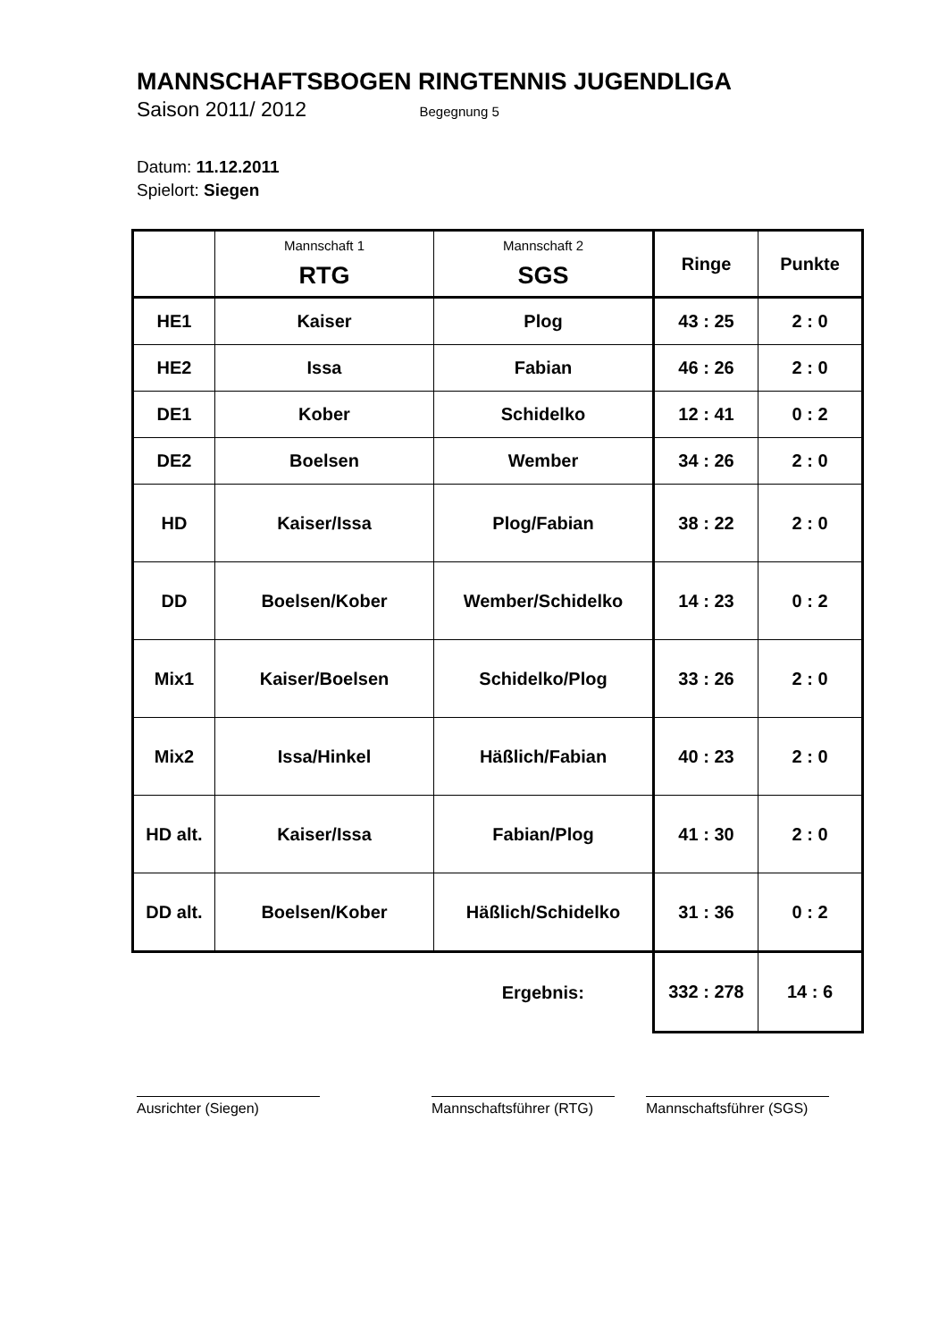MANNSCHAFTSBOGEN RINGTENNIS JUGENDLIGA
Saison 2011/ 2012 Begegnung 5
Datum: 11.12.2011
Spielort: Siegen
| | Mannschaft 1 RTG | Mannschaft 2 SGS | Ringe | Punkte |
| --- | --- | --- | --- | --- |
| HE1 | Kaiser | Plog | 43 : 25 | 2 : 0 |
| HE2 | Issa | Fabian | 46 : 26 | 2 : 0 |
| DE1 | Kober | Schidelko | 12 : 41 | 0 : 2 |
| DE2 | Boelsen | Wember | 34 : 26 | 2 : 0 |
| HD | Kaiser/Issa | Plog/Fabian | 38 : 22 | 2 : 0 |
| DD | Boelsen/Kober | Wember/Schidelko | 14 : 23 | 0 : 2 |
| Mix1 | Kaiser/Boelsen | Schidelko/Plog | 33 : 26 | 2 : 0 |
| Mix2 | Issa/Hinkel | Häßlich/Fabian | 40 : 23 | 2 : 0 |
| HD alt. | Kaiser/Issa | Fabian/Plog | 41 : 30 | 2 : 0 |
| DD alt. | Boelsen/Kober | Häßlich/Schidelko | 31 : 36 | 0 : 2 |
| | | Ergebnis: | 332 : 278 | 14 : 6 |
Ausrichter (Siegen) Mannschaftsführer (RTG)
Mannschaftsführer (SGS)